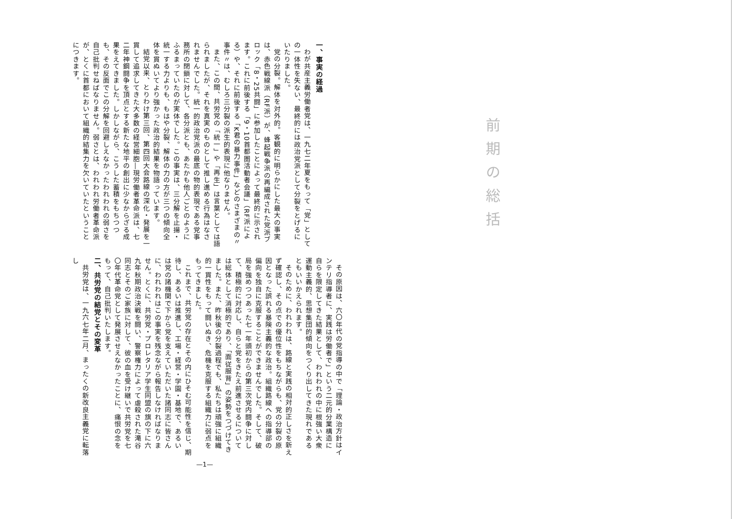一、事実の経過
わが共産主義労働者党は、一九七二年夏をもって「党」としての一体性を失ない、最終的には政治党派として分裂をとげるにいたりました。
党の分裂。解体を対外的。客観的に明らかにした最大の事実は、赤色戦線派（RF派）が、蜂起戦争派の再編成された党派ブロック「8・25共闘」に参加したことによって最終的に示されます。これに前後する「9・10首都圏活動者会議」（RF派による）や、それに前後する「K君の暴力事件」などのさまざまの〃事件〃は、むしろ三分裂の派生的表現に他なりません。
また、この間、共労党の「統一」や「再生」は言葉としては語られましたが、それを真実のものとして推し進める行為はなされませんでした。統一的政治党派の最底の物的表現である党事務所の閉鎖に対して、各分派とも、あたかも他人ごとのようにふるまっていたのが実体でした。この事実は、三分解を止揚・統一する力よりも、もはや分裂、解体の力の方が三つの傾向全体を貫ぬいてより強かった政治的結果を物語っています。
結党以来、とりわけ第三回、第四回大会路線の深化・発展を一貫して追求してきた大多数の経営細胞―現労働者革命派は、七二年神鋼闘争を頂点とする新たな地平の創出に少なからざる成果をえてきました。しかしながら、こうした蓄積をもちつつも、その反面でこの分解を回避しえなかったわれわれの弱さを自己批判せねばなりません。弱さとは、われわれ労働者革命派が、とくに首都において組織的結集力を欠いていたということにつきます。
その原因は、六〇年代の党指導の中で「理論・政治方針はインテリ指導者に、実践は労働者で」という二元的分業構造に自らを限定してきた結果として、われわれの中に根強い大衆運動主義的、思想集団的傾向をつくり出してきた現れであるともいいかえられます。
そのために、われわれは、路線と実践の相対的正しさを新えず確認し、その点での優位性をもちながらも、党の分裂の原因となった誤れる暴険主義的な政治。組織路線への指導部の偏向を独自に克服することができませんでした。そして、破局を強めつつあった七一年頭初からの第三次党内闘争に対して、積極的に対応し、自らと党をきたえ前進させるについては総体として消極的であり、「面従服背」の姿勢をつづけてきました。また、昨秋後の分裂過程でも、私たちは頑強に組織的一貫性をもって闘いぬき、危機を克服する組織力に弱点をもってきました。
これまで、共労党の存在とその内にひそむ可能性を信じ、期待し、あるいは推進し、工場・経営・学園・基地で、あるいは党の諸機関で下から党を支えていただいた諸同志に皆さんに、われわれはこの事実を残念ながら報告しなければなりません。とくに、共労党・プロレタリア学生同盟の旗の下に六九年秋期政治決戦を闘い、警察権力によって虐殺された滝谷同志とそのご家族に対して、彼の血を受け継いで共労党を七〇年代革命党として発展させえなかったことに、痛恨の念をもって、自己批判いたします。
二、共労党の結党とその変革
共労党は、一九六七年二月、まったくの新改良主義党に転落し
—1—
前期の総括